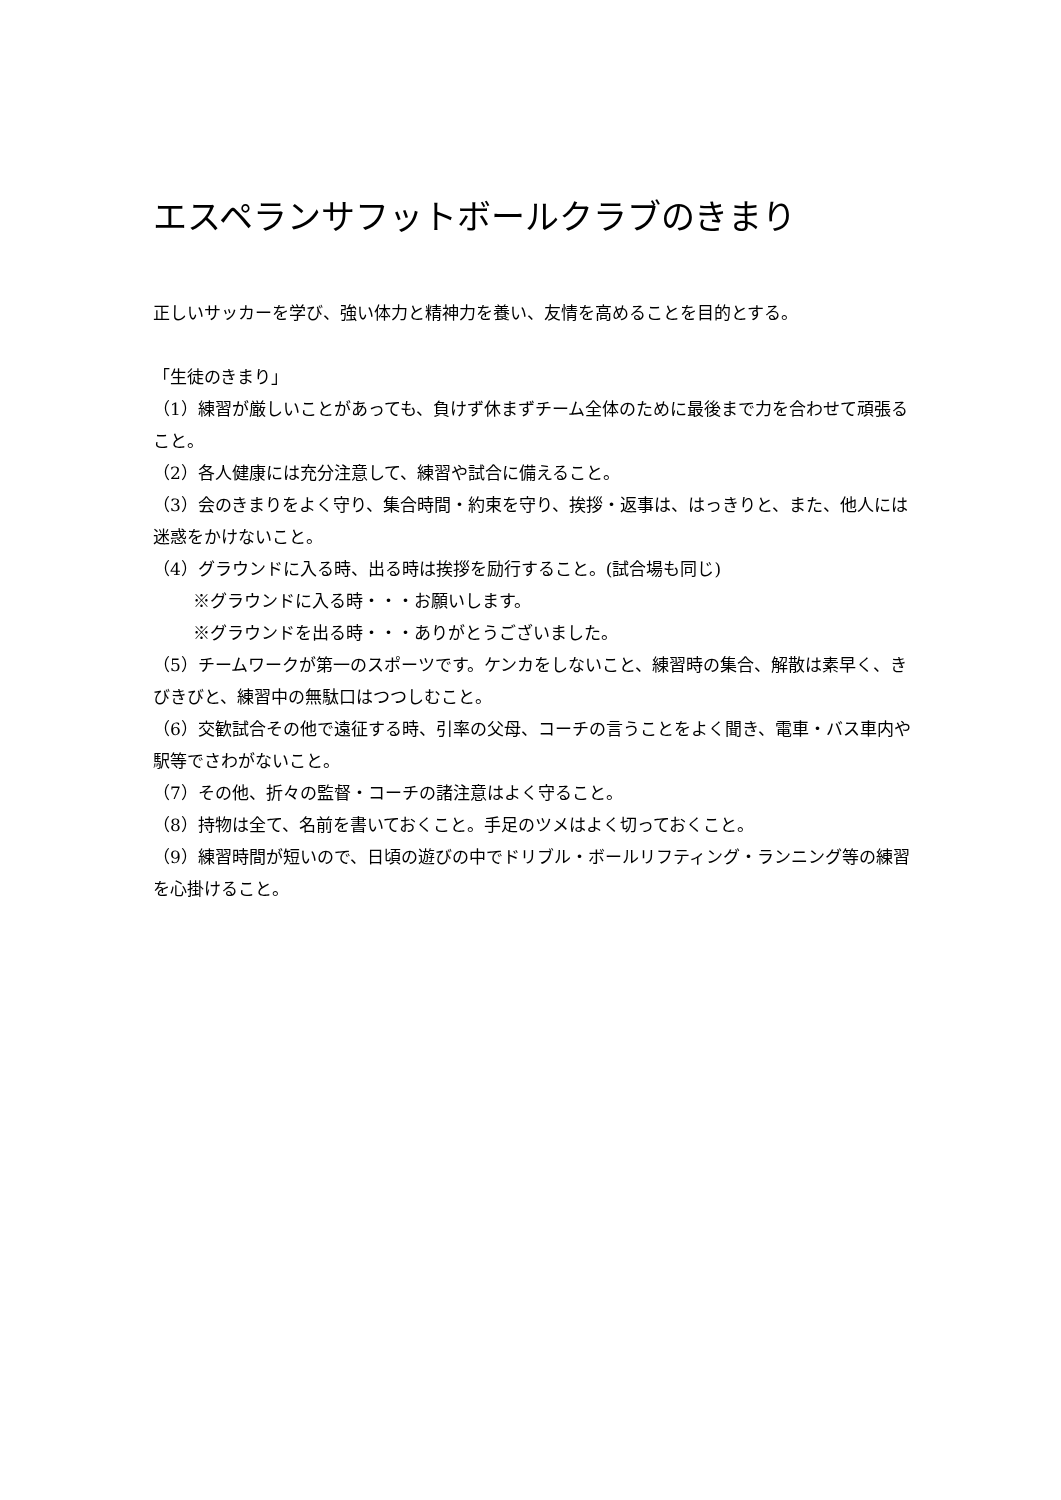エスペランサフットボールクラブのきまり
正しいサッカーを学び、強い体力と精神力を養い、友情を高めることを目的とする。
「生徒のきまり」
（1）練習が厳しいことがあっても、負けず休まずチーム全体のために最後まで力を合わせて頑張ること。
（2）各人健康には充分注意して、練習や試合に備えること。
（3）会のきまりをよく守り、集合時間・約束を守り、挨拶・返事は、はっきりと、また、他人には迷惑をかけないこと。
（4）グラウンドに入る時、出る時は挨拶を励行すること。(試合場も同じ)
※グラウンドに入る時・・・お願いします。
※グラウンドを出る時・・・ありがとうございました。
（5）チームワークが第一のスポーツです。ケンカをしないこと、練習時の集合、解散は素早く、きびきびと、練習中の無駄口はつつしむこと。
（6）交歓試合その他で遠征する時、引率の父母、コーチの言うことをよく聞き、電車・バス車内や駅等でさわがないこと。
（7）その他、折々の監督・コーチの諸注意はよく守ること。
（8）持物は全て、名前を書いておくこと。手足のツメはよく切っておくこと。
（9）練習時間が短いので、日頃の遊びの中でドリブル・ボールリフティング・ランニング等の練習を心掛けること。